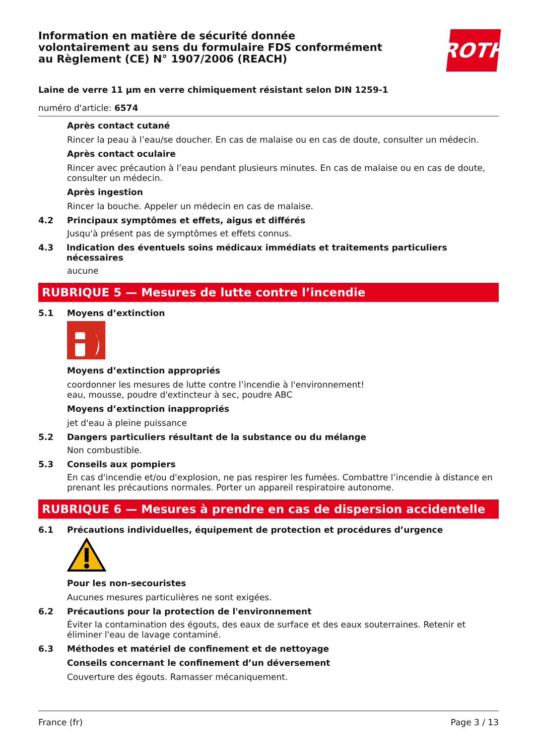Information en matière de sécurité donnée
volontairement au sens du formulaire FDS conformément
au Règlement (CE) N° 1907/2006 (REACH)
ROTH
Laine de verre 11 µm en verre chimiquement résistant selon DIN 1259-1
numéro d'article: 6574
Après contact cutané
Rincer la peau à l’eau/se doucher. En cas de malaise ou en cas de doute, consulter un médecin.
Après contact oculaire
Rincer avec précaution à l’eau pendant plusieurs minutes. En cas de malaise ou en cas de doute, consulter un médecin.
Après ingestion
Rincer la bouche. Appeler un médecin en cas de malaise.
4.2 Principaux symptômes et effets, aigus et différés
Jusqu'à présent pas de symptômes et effets connus.
4.3 Indication des éventuels soins médicaux immédiats et traitements particuliers nécessaires
aucune
RUBRIQUE 5 — Mesures de lutte contre l’incendie
5.1 Moyens d’extinction
Moyens d’extinction appropriés
coordonner les mesures de lutte contre l’incendie à l'environnement!
eau, mousse, poudre d'extincteur à sec, poudre ABC
Moyens d’extinction inappropriés
jet d'eau à pleine puissance
5.2 Dangers particuliers résultant de la substance ou du mélange
Non combustible.
5.3 Conseils aux pompiers
En cas d'incendie et/ou d'explosion, ne pas respirer les fumées. Combattre l’incendie à distance en prenant les précautions normales. Porter un appareil respiratoire autonome.
RUBRIQUE 6 — Mesures à prendre en cas de dispersion accidentelle
6.1 Précautions individuelles, équipement de protection et procédures d’urgence
Pour les non-secouristes
Aucunes mesures particulières ne sont exigées.
6.2 Précautions pour la protection de l'environnement
Éviter la contamination des égouts, des eaux de surface et des eaux souterraines. Retenir et éliminer l'eau de lavage contaminé.
6.3 Méthodes et matériel de confinement et de nettoyage
Conseils concernant le confinement d’un déversement
Couverture des égouts. Ramasser mécaniquement.
France (fr) Page 3 / 13